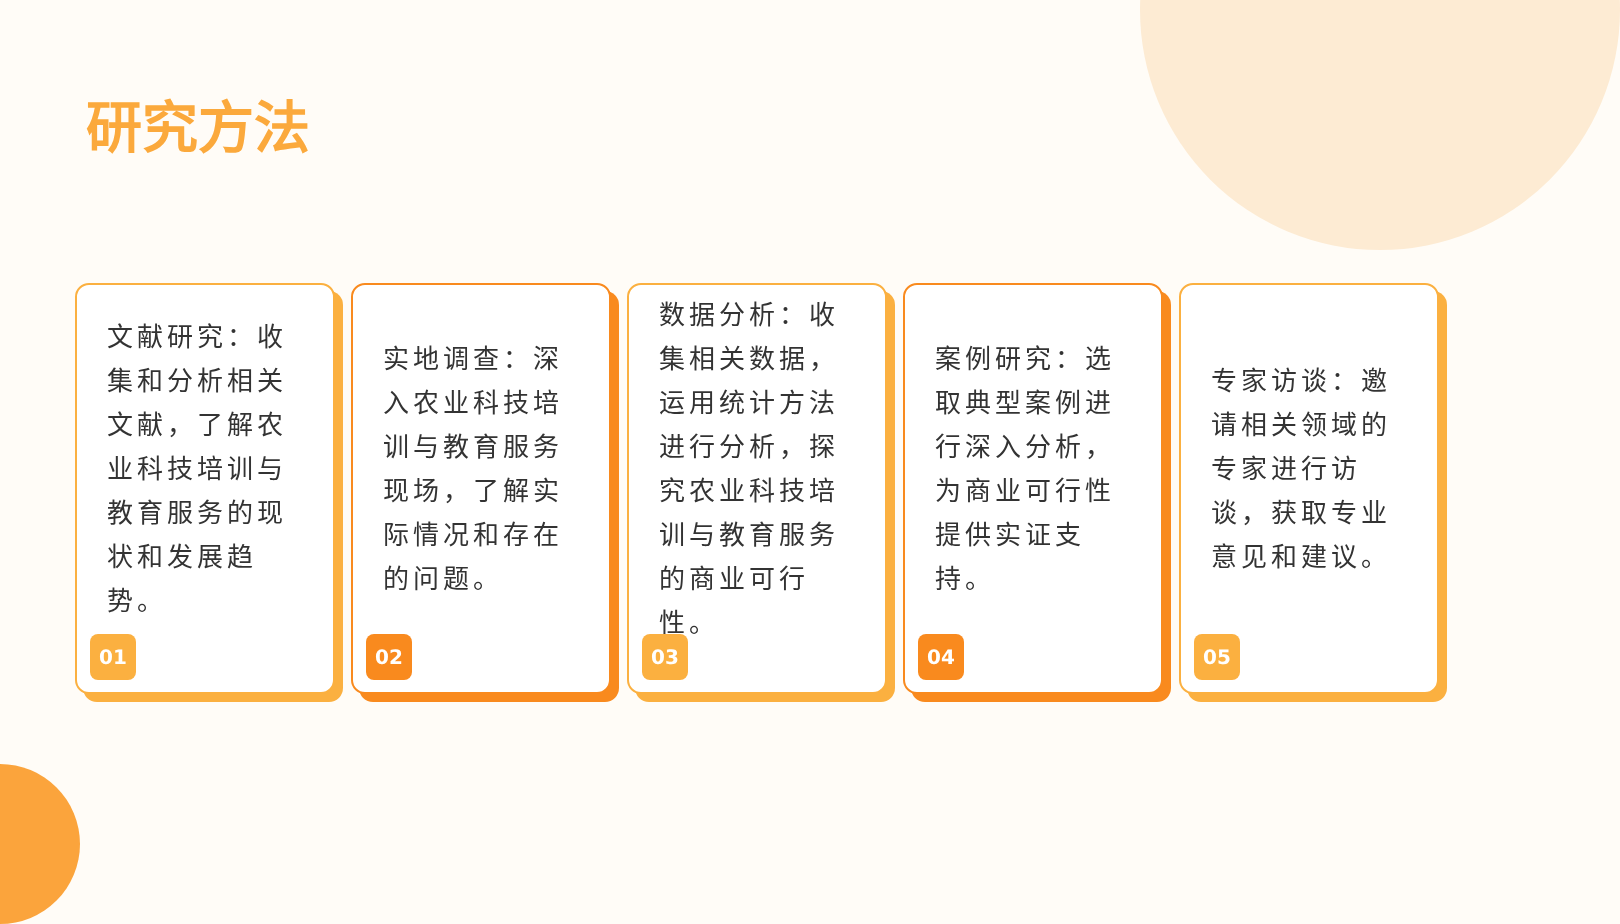研究方法
文献研究：收集和分析相关文献，了解农业科技培训与教育服务的现状和发展趋势。
01
实地调查：深入农业科技培训与教育服务现场，了解实际情况和存在的问题。
02
数据分析：收集相关数据，运用统计方法进行分析，探究农业科技培训与教育服务的商业可行性。
03
案例研究：选取典型案例进行深入分析，为商业可行性提供实证支持。
04
专家访谈：邀请相关领域的专家进行访谈，获取专业意见和建议。
05